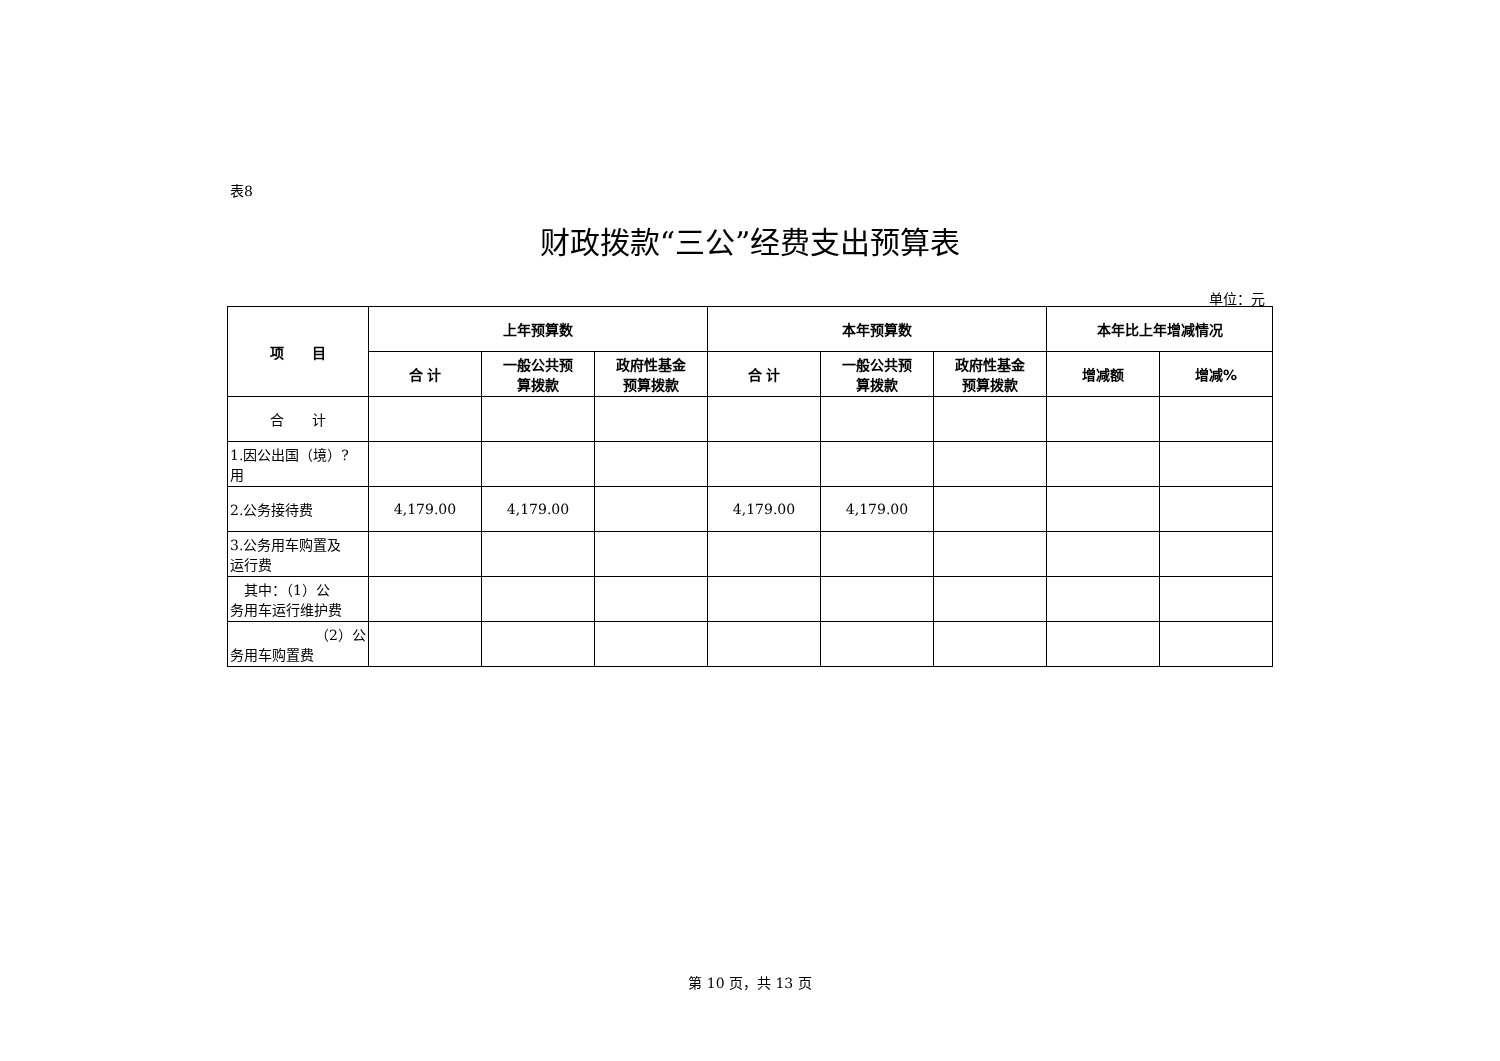表8
财政拨款“三公”经费支出预算表
单位：元
| 项 目 | 上年预算数 | | | 本年预算数 | | | 本年比上年增减情况 | |
| --- | --- | --- | --- | --- | --- | --- | --- | --- |
| | 合 计 | 一般公共预 算拨款 | 政府性基金 预算拨款 | 合 计 | 一般公共预 算拨款 | 政府性基金 预算拨款 | 增减额 | 增减% |
| 合 计 | | | | | | | | |
| 1.因公出国（境）? 用 | | | | | | | | |
| 2.公务接待费 | 4,179.00 | 4,179.00 | | 4,179.00 | 4,179.00 | | | |
| 3.公务用车购置及 运行费 | | | | | | | | |
| 其中：（1）公 务用车运行维护费 | | | | | | | | |
| （2）公 务用车购置费 | | | | | | | | |
第 10 页，共 13 页